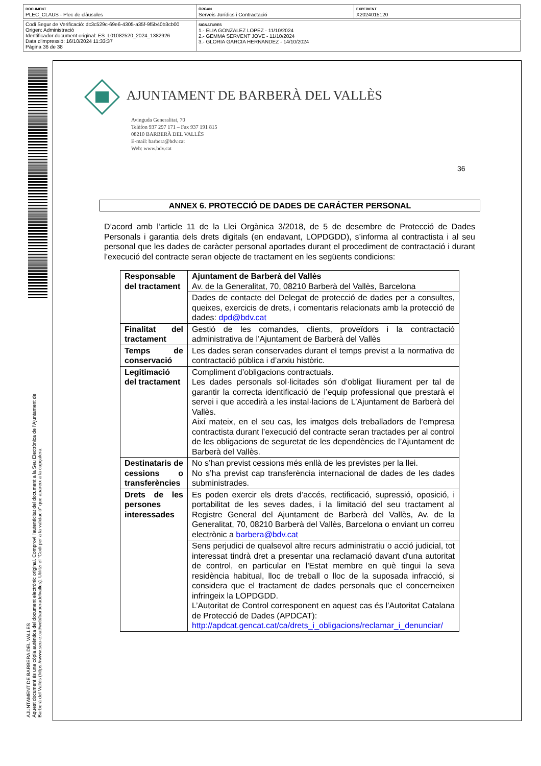| DOCUMENT PLEC_CLAUS - Plec de clàusules | ÒRGAN Serveis Jurídics i Contractació | EXPEDIENT X2024015120 |
| Codi Segur de Verificació: dc3c529c-69e6-4305-a35f-9f5b40b3cb00 Origen: Administració Identificador document original: ES_L01082520_2024_1382926 Data d'impressió: 16/10/2024 11:33:37 Pàgina 36 de 38 | SIGNATURES 1.- ELIA GONZALEZ LOPEZ - 11/10/2024 2.- GEMMA SERVENT JOVE - 11/10/2024 3.- GLORIA GARCIA HERNANDEZ - 14/10/2024 |
AJUNTAMENT DE BARBERA DEL VALLES
Aquest document és una còpia autèntica del document electrònic original. Comprovi l'autenticitat del document a la Seu Electrònica de l'Ajuntament de Barberà del Vallès (https://www.seu-e.cat/web/barberadelvalles). Utilitzi el "Codi per a la validació" que apareix a la capçalera.
AJUNTAMENT DE BARBERÀ DEL VALLÈS
Avinguda Generalitat, 70
Telèfon 937 297 171 – Fax 937 191 815
08210 BARBERÀ DEL VALLÈS
E-mail: barbera@bdv.cat
Web: www.bdv.cat
36
ANNEX 6. PROTECCIÓ DE DADES DE CARÁCTER PERSONAL
D’acord amb l’article 11 de la Llei Orgànica 3/2018, de 5 de desembre de Protecció de Dades Personals i garantia dels drets digitals (en endavant, LOPDGDD), s’informa al contractista i al seu personal que les dades de caràcter personal aportades durant el procediment de contractació i durant l’execució del contracte seran objecte de tractament en les següents condicions:
| Responsable del tractament | Ajuntament de Barberà del Vallès Av. de la Generalitat, 70, 08210 Barberà del Vallès, Barcelona |
| | Dades de contacte del Delegat de protecció de dades per a consultes, queixes, exercicis de drets, i comentaris relacionats amb la protecció de dades: dpd@bdv.cat |
| Finalitat del tractament | Gestió de les comandes, clients, proveïdors i la contractació administrativa de l’Ajuntament de Barberà del Vallès |
| Temps de conservació | Les dades seran conservades durant el temps previst a la normativa de contractació pública i d’arxiu històric. |
| Legitimació del tractament | Compliment d’obligacions contractuals. Les dades personals sol·licitades són d’obligat lliurament per tal de garantir la correcta identificació de l’equip professional que prestarà el servei i que accedirà a les instal·lacions de L’Ajuntament de Barberà del Vallès. Així mateix, en el seu cas, les imatges dels treballadors de l’empresa contractista durant l’execució del contracte seran tractades per al control de les obligacions de seguretat de les dependències de l’Ajuntament de Barberà del Vallès. |
| Destinataris de cessions o transferències | No s’han previst cessions més enllà de les previstes per la llei. No s’ha previst cap transferència internacional de dades de les dades subministrades. |
| Drets de les persones interessades | Es poden exercir els drets d’accés, rectificació, supressió, oposició, i portabilitat de les seves dades, i la limitació del seu tractament al Registre General del Ajuntament de Barberà del Vallès, Av. de la Generalitat, 70, 08210 Barberà del Vallès, Barcelona o enviant un correu electrònic a barbera@bdv.cat |
| | Sens perjudici de qualsevol altre recurs administratiu o acció judicial, tot interessat tindrà dret a presentar una reclamació davant d'una autoritat de control, en particular en l'Estat membre en què tingui la seva residència habitual, lloc de treball o lloc de la suposada infracció, si considera que el tractament de dades personals que el concerneixen infringeix la LOPDGDD. L’Autoritat de Control corresponent en aquest cas és l’Autoritat Catalana de Protecció de Dades (APDCAT): http://apdcat.gencat.cat/ca/drets_i_obligacions/reclamar_i_denunciar/ |